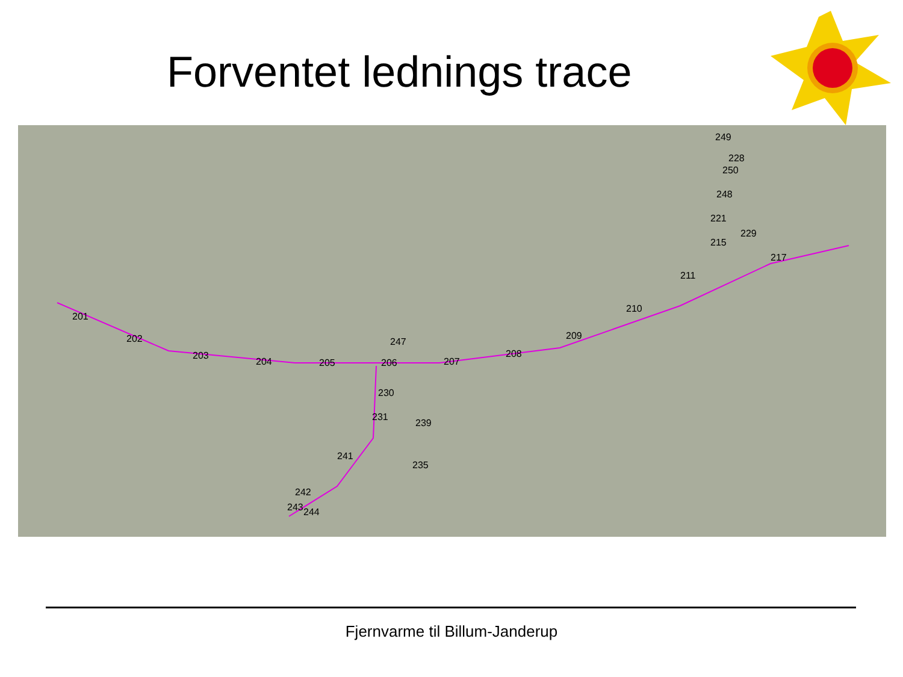Forventet lednings trace
201
202
203
204
205
206
207
208
209
210
211
215
217
221
229
248
250
228
249
247
230
231
242
243
244
241
239
235
Fjernvarme til Billum-Janderup